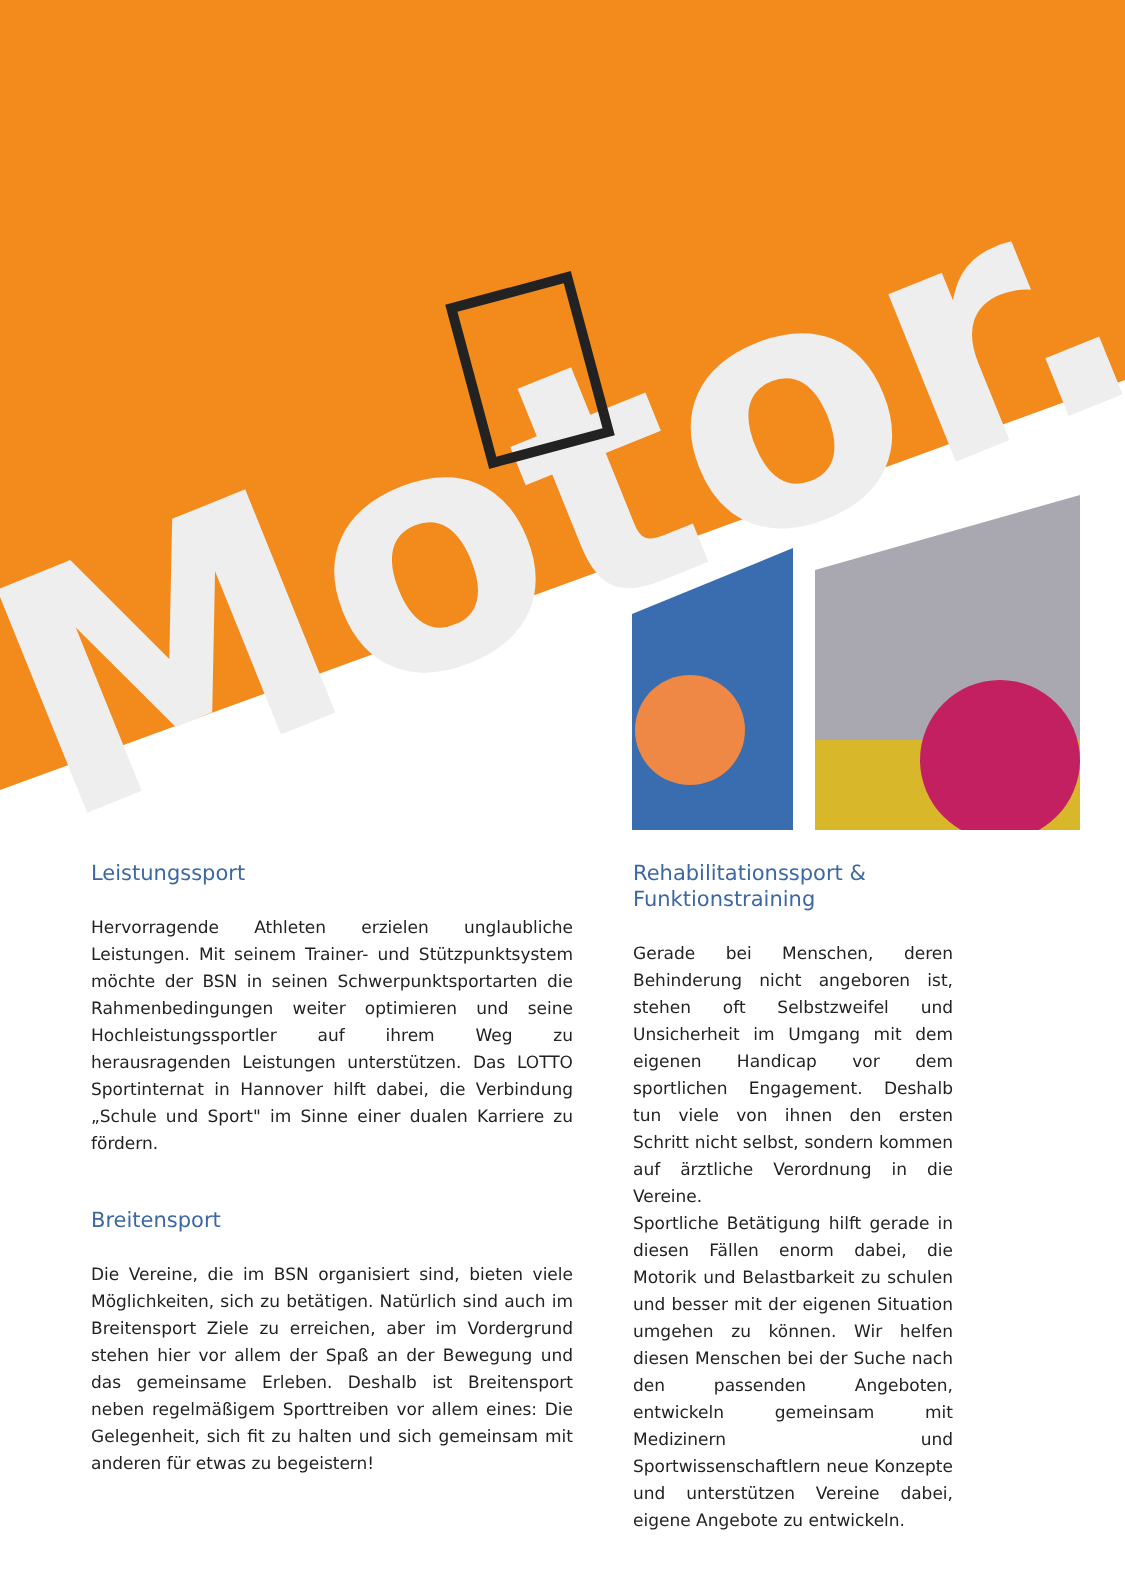Motor.
Leistungssport
Hervorragende Athleten erzielen unglaubliche Leistungen. Mit seinem Trainer- und Stützpunktsystem möchte der BSN in seinen Schwerpunktsportarten die Rahmenbedingungen weiter optimieren und seine Hochleistungssportler auf ihrem Weg zu herausragenden Leistungen unterstützen. Das LOTTO Sportinternat in Hannover hilft dabei, die Verbindung „Schule und Sport" im Sinne einer dualen Karriere zu fördern.
Breitensport
Die Vereine, die im BSN organisiert sind, bieten viele Möglichkeiten, sich zu betätigen. Natürlich sind auch im Breitensport Ziele zu erreichen, aber im Vordergrund stehen hier vor allem der Spaß an der Bewegung und das gemeinsame Erleben. Deshalb ist Breitensport neben regelmäßigem Sporttreiben vor allem eines: Die Gelegenheit, sich fit zu halten und sich gemeinsam mit anderen für etwas zu begeistern!
Rehabilitationssport & Funktionstraining
Gerade bei Menschen, deren Behinderung nicht angeboren ist, stehen oft Selbstzweifel und Unsicherheit im Umgang mit dem eigenen Handicap vor dem sportlichen Engagement. Deshalb tun viele von ihnen den ersten Schritt nicht selbst, sondern kommen auf ärztliche Verordnung in die Vereine.
Sportliche Betätigung hilft gerade in diesen Fällen enorm dabei, die Motorik und Belastbarkeit zu schulen und besser mit der eigenen Situation umgehen zu können. Wir helfen diesen Menschen bei der Suche nach den passenden Angeboten, entwickeln gemeinsam mit Medizinern und Sportwissenschaftlern neue Konzepte und unterstützen Vereine dabei, eigene Angebote zu entwickeln.